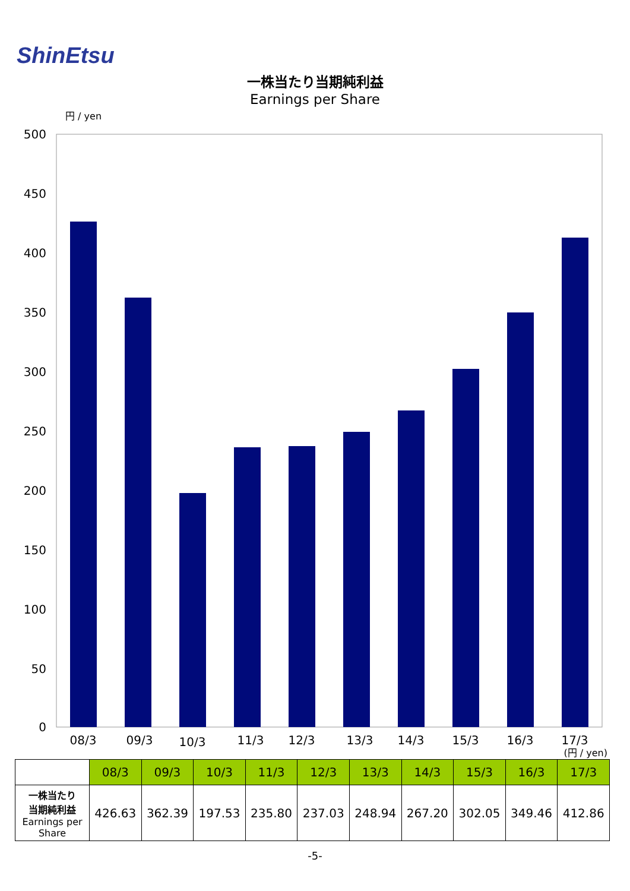ShinEtsu
一株当たり当期純利益
Earnings per Share
円 / yen
500
450
400
350
300
250
200
150
100
50
0
08/3
09/3
10/3
11/3
12/3
13/3
14/3
15/3
16/3
17/3
(円 / yen)
| | 08/3 | 09/3 | 10/3 | 11/3 | 12/3 | 13/3 | 14/3 | 15/3 | 16/3 | 17/3 |
| 一株当たり 当期純利益 Earnings per Share | 426.63 | 362.39 | 197.53 | 235.80 | 237.03 | 248.94 | 267.20 | 302.05 | 349.46 | 412.86 |
-5-